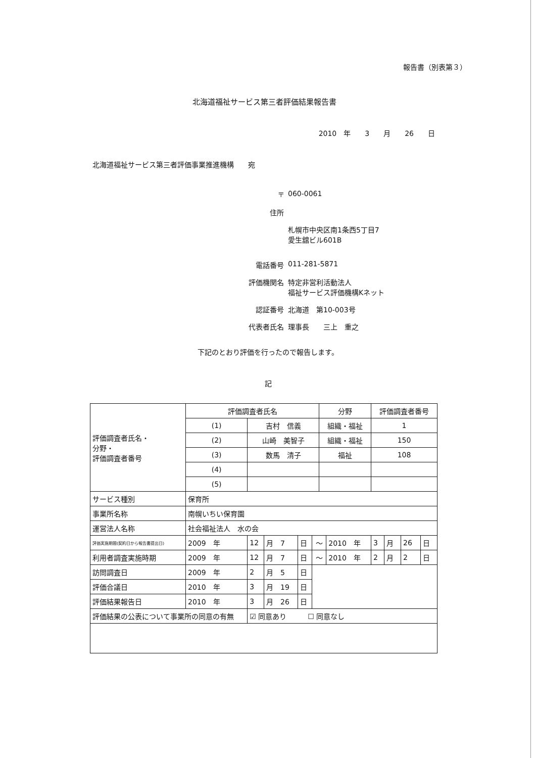報告書（別表第３）
北海道福祉サービス第三者評価結果報告書
2010　年　　3　　月　　26　　日
北海道福祉サービス第三者評価事業推進機構　　宛
〒 060-0061
住所
札幌市中央区南1条西5丁目7
愛生舘ビル601B
電話番号 011-281-5871
評価機関名 特定非営利活動法人
福祉サービス評価機構Kネット
認証番号 北海道　第10-003号
代表者氏名 理事長　　三上　重之
下記のとおり評価を行ったので報告します。
記
| 評価調査者氏名・ 分野・ 評価調査者番号 | 評価調査者氏名 | | | | | | 分野 | | 評価調査者番号 | | | |
| | (1) | 吉村 信義 | | | | | 組織・福祉 | | 1 | | | |
| | (2) | 山崎 美智子 | | | | | 組織・福祉 | | 150 | | | |
| | (3) | 数馬 清子 | | | | | 福祉 | | 108 | | | |
| | (4) | | | | | | | | | | | |
| | (5) | | | | | | | | | | | |
| サービス種別 | 保育所 | | | | | | | | | | | |
| 事業所名称 | 南幌いちい保育園 | | | | | | | | | | | |
| 運営法人名称 | 社会福祉法人 水の会 | | | | | | | | | | | |
| 評価実施期間(契約日から報告書提出日) | 2009 年 | | 12 | 月 7 | 日 | ～ | | 2010 年 | 3 | 月 | 26 | 日 |
| 利用者調査実施時期 | 2009 年 | | 12 | 月 7 | 日 | ～ | | 2010 年 | 2 | 月 | 2 | 日 |
| 訪問調査日 | 2009 年 | | 2 | 月 5 | 日 | | | | | | | |
| 評価合議日 | 2010 年 | | 3 | 月 19 | 日 | | | | | | | |
| 評価結果報告日 | 2010 年 | | 3 | 月 26 | 日 | | | | | | | |
| 評価結果の公表について事業所の同意の有無 | | | ☑ 同意あり ☐ 同意なし | | | | | | | | | |